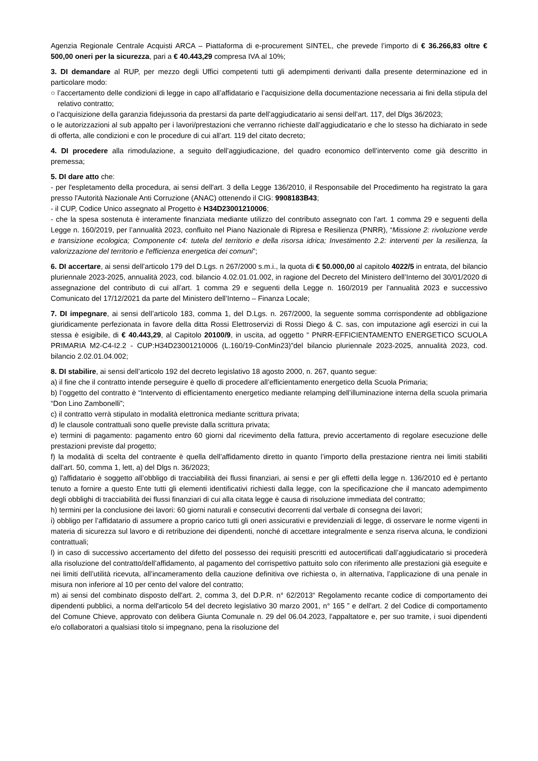Agenzia Regionale Centrale Acquisti ARCA – Piattaforma di e-procurement SINTEL, che prevede l’importo di € 36.266,83 oltre € 500,00 oneri per la sicurezza, pari a € 40.443,29 compresa IVA al 10%;
3. DI demandare al RUP, per mezzo degli Uffici competenti tutti gli adempimenti derivanti dalla presente determinazione ed in particolare modo:
○ l’accertamento delle condizioni di legge in capo all’affidatario e l’acquisizione della documentazione necessaria ai fini della stipula del relativo contratto;
o l’acquisizione della garanzia fidejussoria da prestarsi da parte dell’aggiudicatario ai sensi dell’art. 117, del Dlgs 36/2023;
o le autorizzazioni al sub appalto per i lavori/prestazioni che verranno richieste dall’aggiudicatario e che lo stesso ha dichiarato in sede di offerta, alle condizioni e con le procedure di cui all’art. 119 del citato decreto;
4. DI procedere alla rimodulazione, a seguito dell’aggiudicazione, del quadro economico dell’intervento come già descritto in premessa;
5. DI dare atto che:
- per l'espletamento della procedura, ai sensi dell'art. 3 della Legge 136/2010, il Responsabile del Procedimento ha registrato la gara presso l'Autorità Nazionale Anti Corruzione (ANAC) ottenendo il CIG: 9908183B43;
- il CUP, Codice Unico assegnato al Progetto è H34D23001210006;
- che la spesa sostenuta è interamente finanziata mediante utilizzo del contributo assegnato con l’art. 1 comma 29 e seguenti della Legge n. 160/2019, per l’annualità 2023, confluito nel Piano Nazionale di Ripresa e Resilienza (PNRR), “Missione 2: rivoluzione verde e transizione ecologica; Componente c4: tutela del territorio e della risorsa idrica; Investimento 2.2: interventi per la resilienza, la valorizzazione del territorio e l'efficienza energetica dei comuni”;
6. DI accertare, ai sensi dell’articolo 179 del D.Lgs. n 267/2000 s.m.i., la quota di € 50.000,00 al capitolo 4022/5 in entrata, del bilancio pluriennale 2023-2025, annualità 2023, cod. bilancio 4.02.01.01.002, in ragione del Decreto del Ministero dell’Interno del 30/01/2020 di assegnazione del contributo di cui all’art. 1 comma 29 e seguenti della Legge n. 160/2019 per l’annualità 2023 e successivo Comunicato del 17/12/2021 da parte del Ministero dell’Interno – Finanza Locale;
7. DI impegnare, ai sensi dell’articolo 183, comma 1, del D.Lgs. n. 267/2000, la seguente somma corrispondente ad obbligazione giuridicamente perfezionata in favore della ditta Rossi Elettroservizi di Rossi Diego & C. sas, con imputazione agli esercizi in cui la stessa è esigibile, di € 40.443,29, al Capitolo 20100/9, in uscita, ad oggetto “ PNRR-EFFICIENTAMENTO ENERGETICO SCUOLA PRIMARIA M2-C4-I2.2 - CUP:H34D23001210006 (L.160/19-ConMin23)”del bilancio pluriennale 2023-2025, annualità 2023, cod. bilancio 2.02.01.04.002;
8. DI stabilire, ai sensi dell’articolo 192 del decreto legislativo 18 agosto 2000, n. 267, quanto segue:
a) il fine che il contratto intende perseguire è quello di procedere all’efficientamento energetico della Scuola Primaria;
b) l’oggetto del contratto è “Intervento di efficientamento energetico mediante relamping dell’illuminazione interna della scuola primaria “Don Lino Zambonelli”;
c) il contratto verrà stipulato in modalità elettronica mediante scrittura privata;
d) le clausole contrattuali sono quelle previste dalla scrittura privata;
e) termini di pagamento: pagamento entro 60 giorni dal ricevimento della fattura, previo accertamento di regolare esecuzione delle prestazioni previste dal progetto;
f) la modalità di scelta del contraente è quella dell’affidamento diretto in quanto l’importo della prestazione rientra nei limiti stabiliti dall’art. 50, comma 1, lett, a) del Dlgs n. 36/2023;
g) l'affidatario è soggetto all’obbligo di tracciabilità dei flussi finanziari, ai sensi e per gli effetti della legge n. 136/2010 ed è pertanto tenuto a fornire a questo Ente tutti gli elementi identificativi richiesti dalla legge, con la specificazione che il mancato adempimento degli obblighi di tracciabilità dei flussi finanziari di cui alla citata legge è causa di risoluzione immediata del contratto;
h) termini per la conclusione dei lavori: 60 giorni naturali e consecutivi decorrenti dal verbale di consegna dei lavori;
i) obbligo per l’affidatario di assumere a proprio carico tutti gli oneri assicurativi e previdenziali di legge, di osservare le norme vigenti in materia di sicurezza sul lavoro e di retribuzione dei dipendenti, nonché di accettare integralmente e senza riserva alcuna, le condizioni contrattuali;
l) in caso di successivo accertamento del difetto del possesso dei requisiti prescritti ed autocertificati dall’aggiudicatario si procederà alla risoluzione del contratto/dell’affidamento, al pagamento del corrispettivo pattuito solo con riferimento alle prestazioni già eseguite e nei limiti dell’utilità ricevuta, all’incameramento della cauzione definitiva ove richiesta o, in alternativa, l’applicazione di una penale in misura non inferiore al 10 per cento del valore del contratto;
m) ai sensi del combinato disposto dell'art. 2, comma 3, del D.P.R. n° 62/2013“ Regolamento recante codice di comportamento dei dipendenti pubblici, a norma dell'articolo 54 del decreto legislativo 30 marzo 2001, n° 165 ” e dell'art. 2 del Codice di comportamento del Comune Chieve, approvato con delibera Giunta Comunale n. 29 del 06.04.2023, l'appaltatore e, per suo tramite, i suoi dipendenti e/o collaboratori a qualsiasi titolo si impegnano, pena la risoluzione del